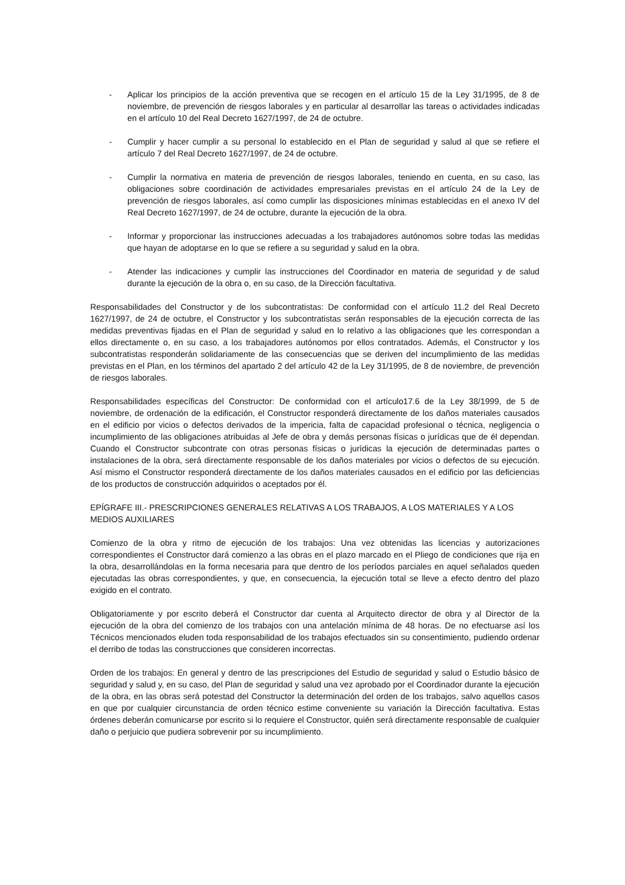- Aplicar los principios de la acción preventiva que se recogen en el artículo 15 de la Ley 31/1995, de 8 de noviembre, de prevención de riesgos laborales y en particular al desarrollar las tareas o actividades indicadas en el artículo 10 del Real Decreto 1627/1997, de 24 de octubre.
- Cumplir y hacer cumplir a su personal lo establecido en el Plan de seguridad y salud al que se refiere el artículo 7 del Real Decreto 1627/1997, de 24 de octubre.
- Cumplir la normativa en materia de prevención de riesgos laborales, teniendo en cuenta, en su caso, las obligaciones sobre coordinación de actividades empresariales previstas en el artículo 24 de la Ley de prevención de riesgos laborales, así como cumplir las disposiciones mínimas establecidas en el anexo IV del Real Decreto 1627/1997, de 24 de octubre, durante la ejecución de la obra.
- Informar y proporcionar las instrucciones adecuadas a los trabajadores autónomos sobre todas las medidas que hayan de adoptarse en lo que se refiere a su seguridad y salud en la obra.
- Atender las indicaciones y cumplir las instrucciones del Coordinador en materia de seguridad y de salud durante la ejecución de la obra o, en su caso, de la Dirección facultativa.
Responsabilidades del Constructor y de los subcontratistas: De conformidad con el artículo 11.2 del Real Decreto 1627/1997, de 24 de octubre, el Constructor y los subcontratistas serán responsables de la ejecución correcta de las medidas preventivas fijadas en el Plan de seguridad y salud en lo relativo a las obligaciones que les correspondan a ellos directamente o, en su caso, a los trabajadores autónomos por ellos contratados. Además, el Constructor y los subcontratistas responderán solidariamente de las consecuencias que se deriven del incumplimiento de las medidas previstas en el Plan, en los términos del apartado 2 del artículo 42 de la Ley 31/1995, de 8 de noviembre, de prevención de riesgos laborales.
Responsabilidades específicas del Constructor: De conformidad con el artículo17.6 de la Ley 38/1999, de 5 de noviembre, de ordenación de la edificación, el Constructor responderá directamente de los daños materiales causados en el edificio por vicios o defectos derivados de la impericia, falta de capacidad profesional o técnica, negligencia o incumplimiento de las obligaciones atribuidas al Jefe de obra y demás personas físicas o jurídicas que de él dependan. Cuando el Constructor subcontrate con otras personas físicas o jurídicas la ejecución de determinadas partes o instalaciones de la obra, será directamente responsable de los daños materiales por vicios o defectos de su ejecución. Así mismo el Constructor responderá directamente de los daños materiales causados en el edificio por las deficiencias de los productos de construcción adquiridos o aceptados por él.
EPÍGRAFE III.- PRESCRIPCIONES GENERALES RELATIVAS A LOS TRABAJOS, A LOS MATERIALES Y A LOS MEDIOS AUXILIARES
Comienzo de la obra y ritmo de ejecución de los trabajos: Una vez obtenidas las licencias y autorizaciones correspondientes el Constructor dará comienzo a las obras en el plazo marcado en el Pliego de condiciones que rija en la obra, desarrollándolas en la forma necesaria para que dentro de los períodos parciales en aquel señalados queden ejecutadas las obras correspondientes, y que, en consecuencia, la ejecución total se lleve a efecto dentro del plazo exigido en el contrato.
Obligatoriamente y por escrito deberá el Constructor dar cuenta al Arquitecto director de obra y al Director de la ejecución de la obra del comienzo de los trabajos con una antelación mínima de 48 horas. De no efectuarse así los Técnicos mencionados eluden toda responsabilidad de los trabajos efectuados sin su consentimiento, pudiendo ordenar el derribo de todas las construcciones que consideren incorrectas.
Orden de los trabajos: En general y dentro de las prescripciones del Estudio de seguridad y salud o Estudio básico de seguridad y salud y, en su caso, del Plan de seguridad y salud una vez aprobado por el Coordinador durante la ejecución de la obra, en las obras será potestad del Constructor la determinación del orden de los trabajos, salvo aquellos casos en que por cualquier circunstancia de orden técnico estime conveniente su variación la Dirección facultativa. Estas órdenes deberán comunicarse por escrito si lo requiere el Constructor, quién será directamente responsable de cualquier daño o perjuicio que pudiera sobrevenir por su incumplimiento.